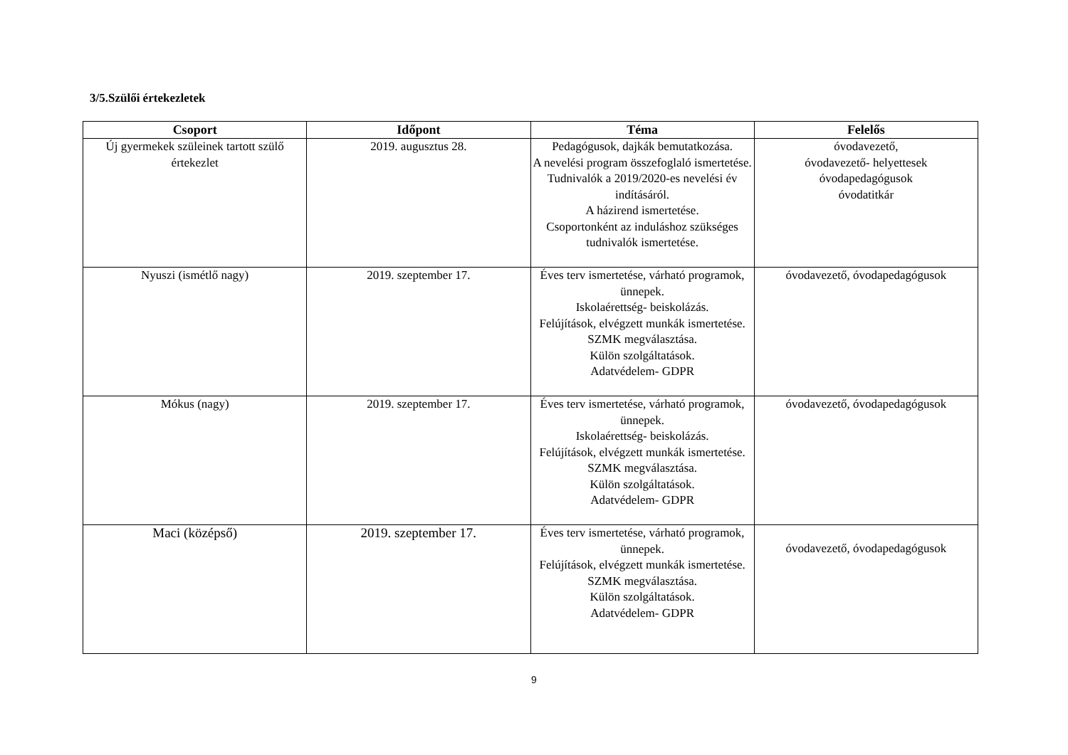3/5.Szülői értekezletek
| Csoport | Időpont | Téma | Felelős |
| --- | --- | --- | --- |
| Új gyermekek szüleinek tartott szülő értekezlet | 2019. augusztus 28. | Pedagógusok, dajkák bemutatkozása. A nevelési program összefoglaló ismertetése. Tudnivalók a 2019/2020-es nevelési év indításáról. A házirend ismertetése. Csoportonként az induláshoz szükséges tudnivalók ismertetése. | óvodavezető, óvodavezető- helyettesek óvodapedagógusok óvodatitkár |
| Nyuszi (ismétlő nagy) | 2019. szeptember 17. | Éves terv ismertetése, várható programok, ünnepek. Iskolaérettség- beiskolázás. Felújítások, elvégzett munkák ismertetése. SZMK megválasztása. Külön szolgáltatások. Adatvédelem- GDPR | óvodavezető, óvodapedagógusok |
| Mókus (nagy) | 2019. szeptember 17. | Éves terv ismertetése, várható programok, ünnepek. Iskolaérettség- beiskolázás. Felújítások, elvégzett munkák ismertetése. SZMK megválasztása. Külön szolgáltatások. Adatvédelem- GDPR | óvodavezető, óvodapedagógusok |
| Maci (középső) | 2019. szeptember 17. | Éves terv ismertetése, várható programok, ünnepek. Felújítások, elvégzett munkák ismertetése. SZMK megválasztása. Külön szolgáltatások. Adatvédelem- GDPR | óvodavezető, óvodapedagógusok |
9